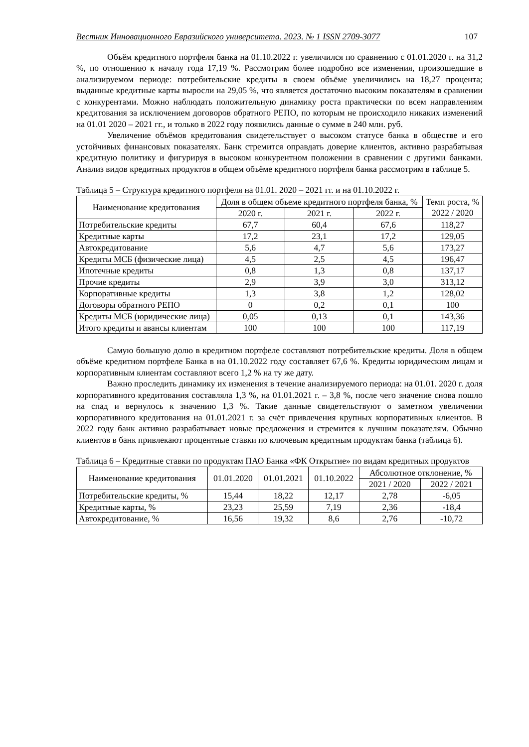Вестник Инновационного Евразийского университета. 2023. № 1 ISSN 2709-3077 107
Объём кредитного портфеля банка на 01.10.2022 г. увеличился по сравнению с 01.01.2020 г. на 31,2 %, по отношению к началу года 17,19 %. Рассмотрим более подробно все изменения, произошедшие в анализируемом периоде: потребительские кредиты в своем объёме увеличились на 18,27 процента; выданные кредитные карты выросли на 29,05 %, что является достаточно высоким показателям в сравнении с конкурентами. Можно наблюдать положительную динамику роста практически по всем направлениям кредитования за исключением договоров обратного РЕПО, по которым не происходило никаких изменений на 01.01 2020 – 2021 гг., и только в 2022 году появились данные о сумме в 240 млн. руб.
Увеличение объёмов кредитования свидетельствует о высоком статусе банка в обществе и его устойчивых финансовых показателях. Банк стремится оправдать доверие клиентов, активно разрабатывая кредитную политику и фигурируя в высоком конкурентном положении в сравнении с другими банками. Анализ видов кредитных продуктов в общем объёме кредитного портфеля банка рассмотрим в таблице 5.
Таблица 5 – Структура кредитного портфеля на 01.01. 2020 – 2021 гг. и на 01.10.2022 г.
| Наименование кредитования | Доля в общем объеме кредитного портфеля банка, % | | | Темп роста, % 2022 / 2020 |
| --- | --- | --- | --- | --- |
| | 2020 г. | 2021 г. | 2022 г. | |
| Потребительские кредиты | 67,7 | 60,4 | 67,6 | 118,27 |
| Кредитные карты | 17,2 | 23,1 | 17,2 | 129,05 |
| Автокредитование | 5,6 | 4,7 | 5,6 | 173,27 |
| Кредиты МСБ (физические лица) | 4,5 | 2,5 | 4,5 | 196,47 |
| Ипотечные кредиты | 0,8 | 1,3 | 0,8 | 137,17 |
| Прочие кредиты | 2,9 | 3,9 | 3,0 | 313,12 |
| Корпоративные кредиты | 1,3 | 3,8 | 1,2 | 128,02 |
| Договоры обратного РЕПО | 0 | 0,2 | 0,1 | 100 |
| Кредиты МСБ (юридические лица) | 0,05 | 0,13 | 0,1 | 143,36 |
| Итого кредиты и авансы клиентам | 100 | 100 | 100 | 117,19 |
Самую большую долю в кредитном портфеле составляют потребительские кредиты. Доля в общем объёме кредитном портфеле Банка в на 01.10.2022 году составляет 67,6 %. Кредиты юридическим лицам и корпоративным клиентам составляют всего 1,2 % на ту же дату.
Важно проследить динамику их изменения в течение анализируемого периода: на 01.01. 2020 г. доля корпоративного кредитования составляла 1,3 %, на 01.01.2021 г. – 3,8 %, после чего значение снова пошло на спад и вернулось к значению 1,3 %. Такие данные свидетельствуют о заметном увеличении корпоративного кредитования на 01.01.2021 г. за счёт привлечения крупных корпоративных клиентов. В 2022 году банк активно разрабатывает новые предложения и стремится к лучшим показателям. Обычно клиентов в банк привлекают процентные ставки по ключевым кредитным продуктам банка (таблица 6).
Таблица 6 – Кредитные ставки по продуктам ПАО Банка «ФК Открытие» по видам кредитных продуктов
| Наименование кредитования | 01.01.2020 | 01.01.2021 | 01.10.2022 | Абсолютное отклонение, % | |
| --- | --- | --- | --- | --- | --- |
| | | | | 2021 / 2020 | 2022 / 2021 |
| Потребительские кредиты, % | 15,44 | 18,22 | 12,17 | 2,78 | -6,05 |
| Кредитные карты, % | 23,23 | 25,59 | 7,19 | 2,36 | -18,4 |
| Автокредитование, % | 16,56 | 19,32 | 8,6 | 2,76 | -10,72 |